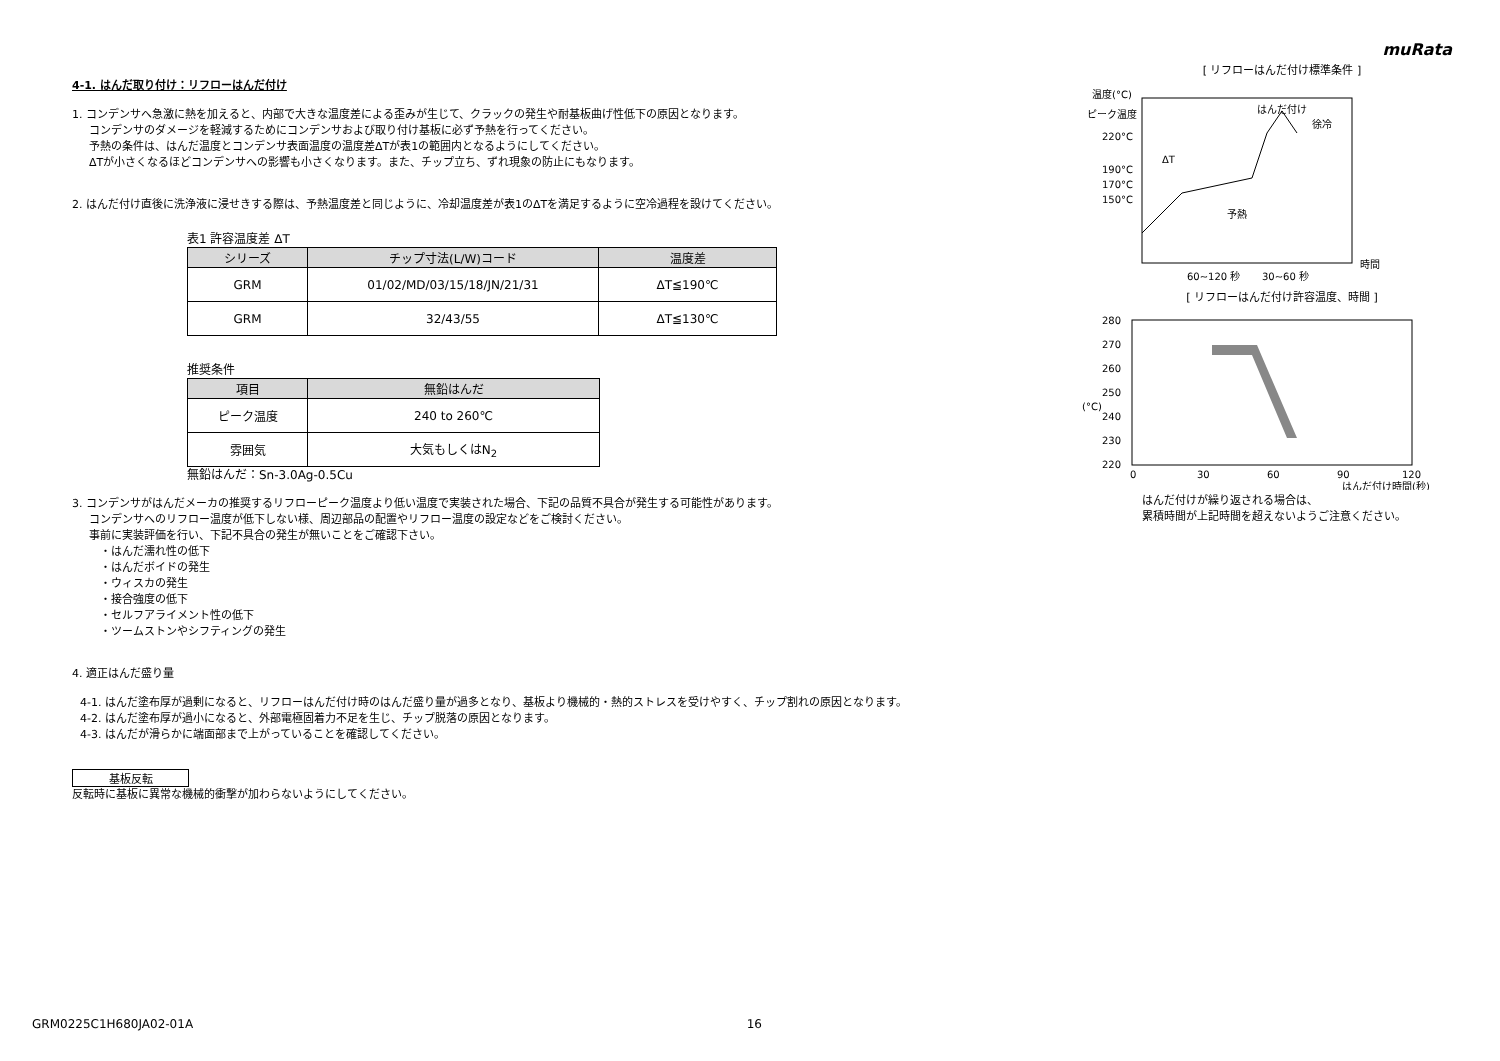4-1. はんだ取り付け：リフローはんだ付け
1. コンデンサへ急激に熱を加えると、内部で大きな温度差による歪みが生じて、クラックの発生や耐基板曲げ性低下の原因となります。
コンデンサのダメージを軽減するためにコンデンサおよび取り付け基板に必ず予熱を行ってください。
予熱の条件は、はんだ温度とコンデンサ表面温度の温度差ΔTが表1の範囲内となるようにしてください。
ΔTが小さくなるほどコンデンサへの影響も小さくなります。また、チップ立ち、ずれ現象の防止にもなります。
2. はんだ付け直後に洗浄液に浸せきする際は、予熱温度差と同じように、冷却温度差が表1のΔTを満足するように空冷過程を設けてください。
表1 許容温度差 ΔT
| シリーズ | チップ寸法(L/W)コード | 温度差 |
| --- | --- | --- |
| GRM | 01/02/MD/03/15/18/JN/21/31 | ΔT≦190℃ |
| GRM | 32/43/55 | ΔT≦130℃ |
推奨条件
| 項目 | 無鉛はんだ |
| --- | --- |
| ピーク温度 | 240 to 260℃ |
| 雰囲気 | 大気もしくはN<sub>2</sub> |
無鉛はんだ：Sn-3.0Ag-0.5Cu
3. コンデンサがはんだメーカの推奨するリフローピーク温度より低い温度で実装された場合、下記の品質不具合が発生する可能性があります。
コンデンサへのリフロー温度が低下しない様、周辺部品の配置やリフロー温度の設定などをご検討ください。
事前に実装評価を行い、下記不具合の発生が無いことをご確認下さい。
・はんだ濡れ性の低下
・はんだボイドの発生
・ウィスカの発生
・接合強度の低下
・セルフアライメント性の低下
・ツームストンやシフティングの発生
4. 適正はんだ盛り量
4-1. はんだ塗布厚が過剰になると、リフローはんだ付け時のはんだ盛り量が過多となり、基板より機械的・熱的ストレスを受けやすく、チップ割れの原因となります。
4-2. はんだ塗布厚が過小になると、外部電極固着力不足を生じ、チップ脱落の原因となります。
4-3. はんだが滑らかに端面部まで上がっていることを確認してください。
基板反転
反転時に基板に異常な機械的衝撃が加わらないようにしてください。
muRata
[ リフローはんだ付け標準条件 ]
温度(°C)
ピーク温度
220°C
190°C
170°C
150°C
ΔT
はんだ付け
徐冷
予熱
時間
60~120 秒
30~60 秒
[ リフローはんだ付け許容温度、時間 ]
280
270
260
250
240
230
220
(°C)
0
30
60
90
120
はんだ付け時間(秒)
はんだ付けが繰り返される場合は、
累積時間が上記時間を超えないようご注意ください。
GRM0225C1H680JA02-01A 16